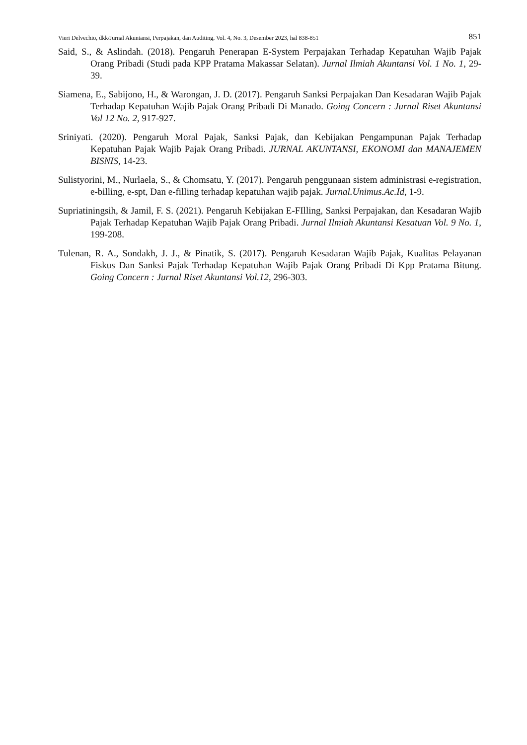Vieri Delvechio, dkk/Jurnal Akuntansi, Perpajakan, dan Auditing, Vol. 4, No. 3, Desember 2023, hal 838-851 851
Said, S., & Aslindah. (2018). Pengaruh Penerapan E-System Perpajakan Terhadap Kepatuhan Wajib Pajak Orang Pribadi (Studi pada KPP Pratama Makassar Selatan). Jurnal Ilmiah Akuntansi Vol. 1 No. 1, 29-39.
Siamena, E., Sabijono, H., & Warongan, J. D. (2017). Pengaruh Sanksi Perpajakan Dan Kesadaran Wajib Pajak Terhadap Kepatuhan Wajib Pajak Orang Pribadi Di Manado. Going Concern : Jurnal Riset Akuntansi Vol 12 No. 2, 917-927.
Sriniyati. (2020). Pengaruh Moral Pajak, Sanksi Pajak, dan Kebijakan Pengampunan Pajak Terhadap Kepatuhan Pajak Wajib Pajak Orang Pribadi. JURNAL AKUNTANSI, EKONOMI dan MANAJEMEN BISNIS, 14-23.
Sulistyorini, M., Nurlaela, S., & Chomsatu, Y. (2017). Pengaruh penggunaan sistem administrasi e-registration, e-billing, e-spt, Dan e-filling terhadap kepatuhan wajib pajak. Jurnal.Unimus.Ac.Id, 1-9.
Supriatiningsih, & Jamil, F. S. (2021). Pengaruh Kebijakan E-FIlling, Sanksi Perpajakan, dan Kesadaran Wajib Pajak Terhadap Kepatuhan Wajib Pajak Orang Pribadi. Jurnal Ilmiah Akuntansi Kesatuan Vol. 9 No. 1, 199-208.
Tulenan, R. A., Sondakh, J. J., & Pinatik, S. (2017). Pengaruh Kesadaran Wajib Pajak, Kualitas Pelayanan Fiskus Dan Sanksi Pajak Terhadap Kepatuhan Wajib Pajak Orang Pribadi Di Kpp Pratama Bitung. Going Concern : Jurnal Riset Akuntansi Vol.12, 296-303.